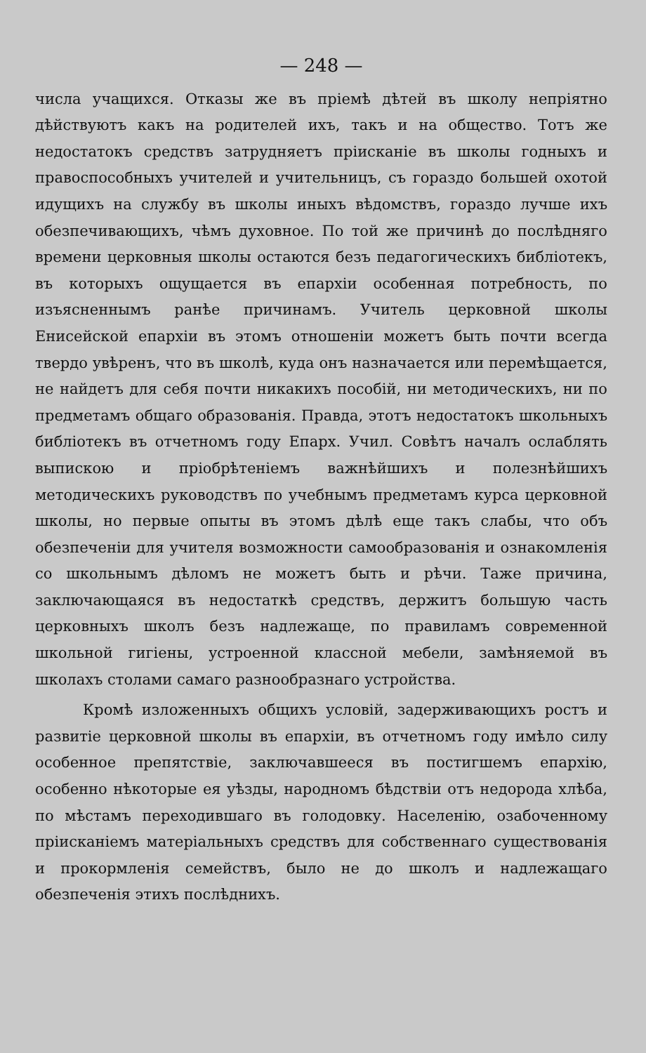— 248 —
числа учащихся. Отказы же въ пріемѣ дѣтей въ школу непріятно дѣйствуютъ какъ на родителей ихъ, такъ и на общество. Тотъ же недостатокъ средствъ затрудняетъ пріисканіе въ школы годныхъ и правоспособныхъ учителей и учительницъ, съ гораздо большей охотой идущихъ на службу въ школы иныхъ вѣдомствъ, гораздо лучше ихъ обезпечивающихъ, чѣмъ духовное. По той же причинѣ до послѣдняго времени церковныя школы остаются безъ педагогическихъ библіотекъ, въ которыхъ ощущается въ епархіи особенная потребность, по изъясненнымъ ранѣе причинамъ. Учитель церковной школы Енисейской епархіи въ этомъ отношеніи можетъ быть почти всегда твердо увѣренъ, что въ школѣ, куда онъ назначается или перемѣщается, не найдетъ для себя почти никакихъ пособій, ни методическихъ, ни по предметамъ общаго образованія. Правда, этотъ недостатокъ школьныхъ библіотекъ въ отчетномъ году Епарх. Учил. Совѣтъ началъ ослаблять выпискою и пріобрѣтеніемъ важнѣйшихъ и полезнѣйшихъ методическихъ руководствъ по учебнымъ предметамъ курса церковной школы, но первые опыты въ этомъ дѣлѣ еще такъ слабы, что объ обезпеченіи для учителя возможности самообразованія и ознакомленія со школьнымъ дѣломъ не можетъ быть и рѣчи. Таже причина, заключающаяся въ недостаткѣ средствъ, держитъ большую часть церковныхъ школъ безъ надлежаще, по правиламъ современной школьной гигіены, устроенной классной мебели, замѣняемой въ школахъ столами самаго разнообразнаго устройства.
Кромѣ изложенныхъ общихъ условій, задерживающихъ ростъ и развитіе церковной школы въ епархіи, въ отчетномъ году имѣло силу особенное препятствіе, заключавшееся въ постигшемъ епархію, особенно нѣкоторые ея уѣзды, народномъ бѣдствіи отъ недорода хлѣба, по мѣстамъ переходившаго въ голодовку. Населенію, озабоченному пріисканіемъ матеріальныхъ средствъ для собственнаго существованія и прокормленія семействъ, было не до школъ и надлежащаго обезпеченія этихъ послѣднихъ.